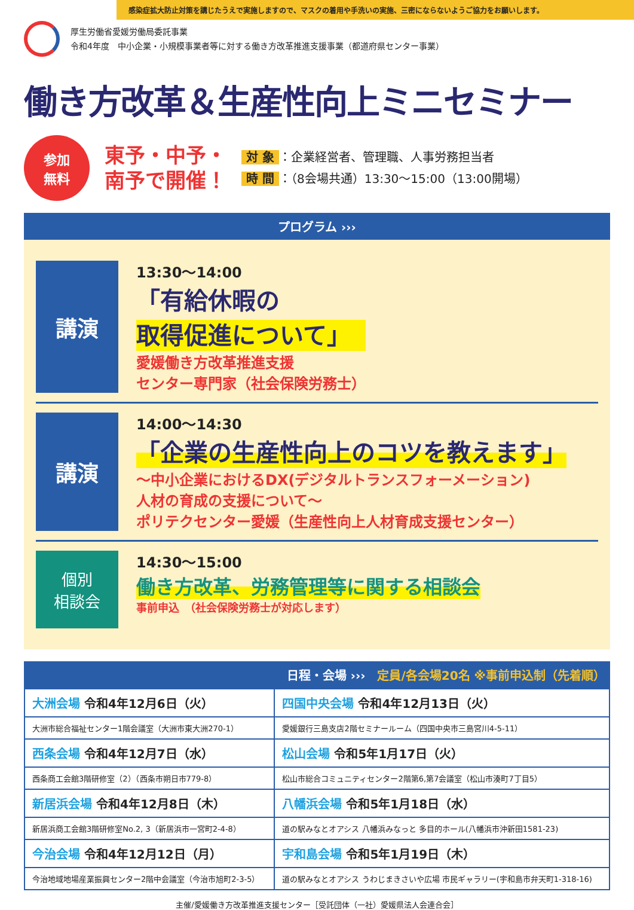感染症拡大防止対策を講じたうえで実施しますので、マスクの着用や手洗いの実施、三密にならないようご協力をお願いします。
厚生労働省愛媛労働局委託事業
令和4年度　中小企業・小規模事業者等に対する働き方改革推進支援事業（都道府県センター事業）
働き方改革＆生産性向上ミニセミナー
参加
無料
東予・中予・
南予で開催！
対 象 ：企業経営者、管理職、人事労務担当者
時 間 ：（8会場共通）13:30～15:00（13:00開場）
プログラム ›››
講演
13:30～14:00
「有給休暇の
取得促進について」
愛媛働き方改革推進支援
センター専門家（社会保険労務士）
講演
14:00～14:30
「企業の生産性向上のコツを教えます」
～中小企業におけるDX(デジタルトランスフォーメーション)
人材の育成の支援について～
ポリテクセンター愛媛（生産性向上人材育成支援センター）
個別
相談会
14:30～15:00
働き方改革、労務管理等に関する相談会
事前申込　（社会保険労務士が対応します）
日程・会場 ›››　定員/各会場20名 ※事前申込制（先着順）
| 大洲会場 令和4年12月6日（火） | 四国中央会場 令和4年12月13日（火） |
| 大洲市総合福祉センター1階会議室（大洲市東大洲270-1） | 愛媛銀行三島支店2階セミナールーム（四国中央市三島宮川4-5-11） |
| 西条会場 令和4年12月7日（水） | 松山会場 令和5年1月17日（火） |
| 西条商工会館3階研修室（2）（西条市朔日市779-8） | 松山市総合コミュニティセンター2階第6,第7会議室（松山市湊町7丁目5） |
| 新居浜会場 令和4年12月8日（木） | 八幡浜会場 令和5年1月18日（水） |
| 新居浜商工会館3階研修室No.2, 3（新居浜市一宮町2-4-8） | 道の駅みなとオアシス 八幡浜みなっと 多目的ホール(八幡浜市沖新田1581-23) |
| 今治会場 令和4年12月12日（月） | 宇和島会場 令和5年1月19日（木） |
| 今治地域地場産業振興センター2階中会議室（今治市旭町2-3-5） | 道の駅みなとオアシス うわじまきさいや広場 市民ギャラリー(宇和島市弁天町1-318-16) |
主催/愛媛働き方改革推進支援センター［受託団体（一社）愛媛県法人会連合会］